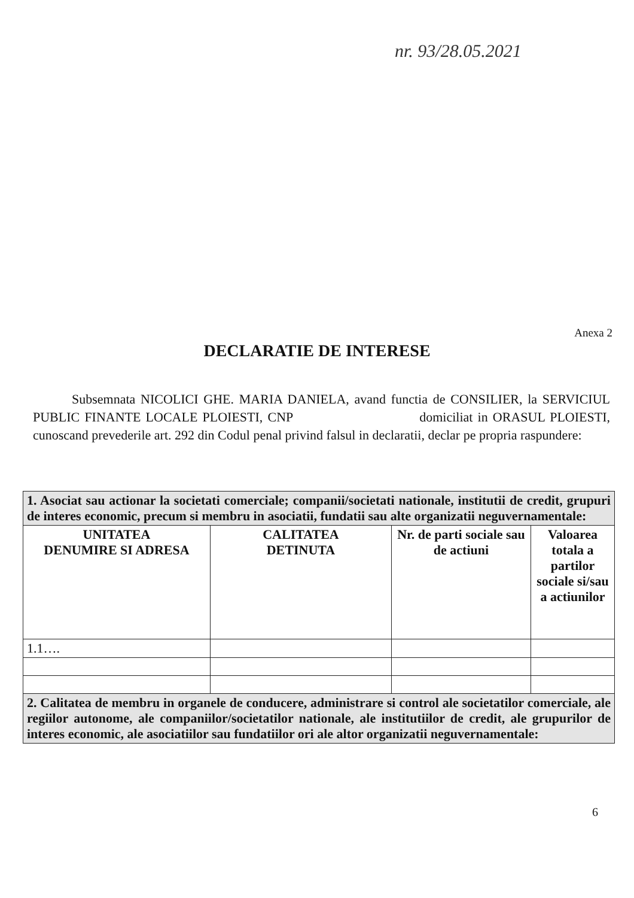nr. 93/28.05.2021
Anexa 2
DECLARATIE DE INTERESE
Subsemnata NICOLICI GHE. MARIA DANIELA, avand functia de CONSILIER, la SERVICIUL PUBLIC FINANTE LOCALE PLOIESTI, CNP domiciliat in ORASUL PLOIESTI, cunoscand prevederile art. 292 din Codul penal privind falsul in declaratii, declar pe propria raspundere:
| 1. Asociat sau actionar la societati comerciale; companii/societati nationale, institutii de credit, grupuri de interes economic, precum si membru in asociatii, fundatii sau alte organizatii neguvernamentale: | | | |
| UNITATEA DENUMIRE SI ADRESA | CALITATEA DETINUTA | Nr. de parti sociale sau de actiuni | Valoarea totala a partilor sociale si/sau a actiunilor |
| 1.1…. | | | |
| 2. Calitatea de membru in organele de conducere, administrare si control ale societatilor comerciale, ale regiilor autonome, ale companiilor/societatilor nationale, ale institutiilor de credit, ale grupurilor de interes economic, ale asociatiilor sau fundatiilor ori ale altor organizatii neguvernamentale: | | | |
6